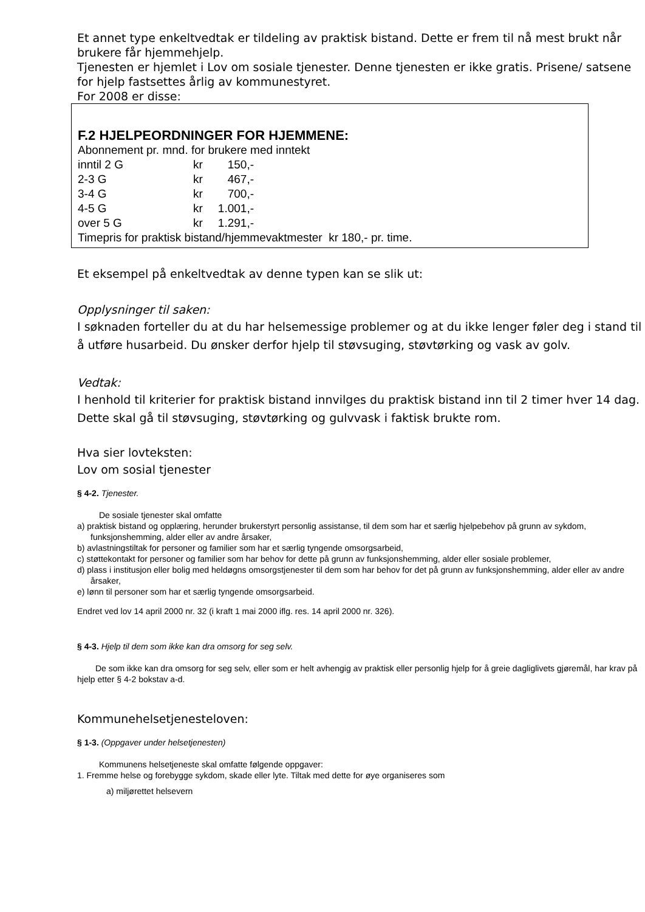Et annet type enkeltvedtak er tildeling av praktisk bistand. Dette er frem til nå mest brukt når brukere får hjemmehjelp.
Tjenesten er hjemlet i Lov om sosiale tjenester. Denne tjenesten er ikke gratis. Prisene/ satsene for hjelp fastsettes årlig av kommunestyret.
For 2008 er disse:
F.2 HJELPEORDNINGER FOR HJEMMENE:
Abonnement pr. mnd. for brukere med inntekt
| inntil 2 G | kr | 150,- |
| 2-3 G | kr | 467,- |
| 3-4 G | kr | 700,- |
| 4-5 G | kr | 1.001,- |
| over 5 G | kr | 1.291,- |
Timepris for praktisk bistand/hjemmevaktmester kr 180,- pr. time.
Et eksempel på enkeltvedtak av denne typen kan se slik ut:
Opplysninger til saken:
I søknaden forteller du at du har helsemessige problemer og at du ikke lenger føler deg i stand til å utføre husarbeid. Du ønsker derfor hjelp til støvsuging, støvtørking og vask av golv.
Vedtak:
I henhold til kriterier for praktisk bistand innvilges du praktisk bistand inn til 2 timer hver 14 dag. Dette skal gå til støvsuging, støvtørking og gulvvask i faktisk brukte rom.
Hva sier lovteksten:
Lov om sosial tjenester
§ 4-2. Tjenester.
De sosiale tjenester skal omfatte
a) praktisk bistand og opplæring, herunder brukerstyrt personlig assistanse, til dem som har et særlig hjelpebehov på grunn av sykdom, funksjonshemming, alder eller av andre årsaker,
b) avlastningstiltak for personer og familier som har et særlig tyngende omsorgsarbeid,
c) støttekontakt for personer og familier som har behov for dette på grunn av funksjonshemming, alder eller sosiale problemer,
d) plass i institusjon eller bolig med heldøgns omsorgstjenester til dem som har behov for det på grunn av funksjonshemming, alder eller av andre årsaker,
e) lønn til personer som har et særlig tyngende omsorgsarbeid.
Endret ved lov 14 april 2000 nr. 32 (i kraft 1 mai 2000 iflg. res. 14 april 2000 nr. 326).
§ 4-3. Hjelp til dem som ikke kan dra omsorg for seg selv.
De som ikke kan dra omsorg for seg selv, eller som er helt avhengig av praktisk eller personlig hjelp for å greie dagliglivets gjøremål, har krav på hjelp etter § 4-2 bokstav a-d.
Kommunehelsetjenesteloven:
§ 1-3. (Oppgaver under helsetjenesten)
Kommunens helsetjeneste skal omfatte følgende oppgaver:
1. Fremme helse og forebygge sykdom, skade eller lyte. Tiltak med dette for øye organiseres som
a) miljørettet helsevern